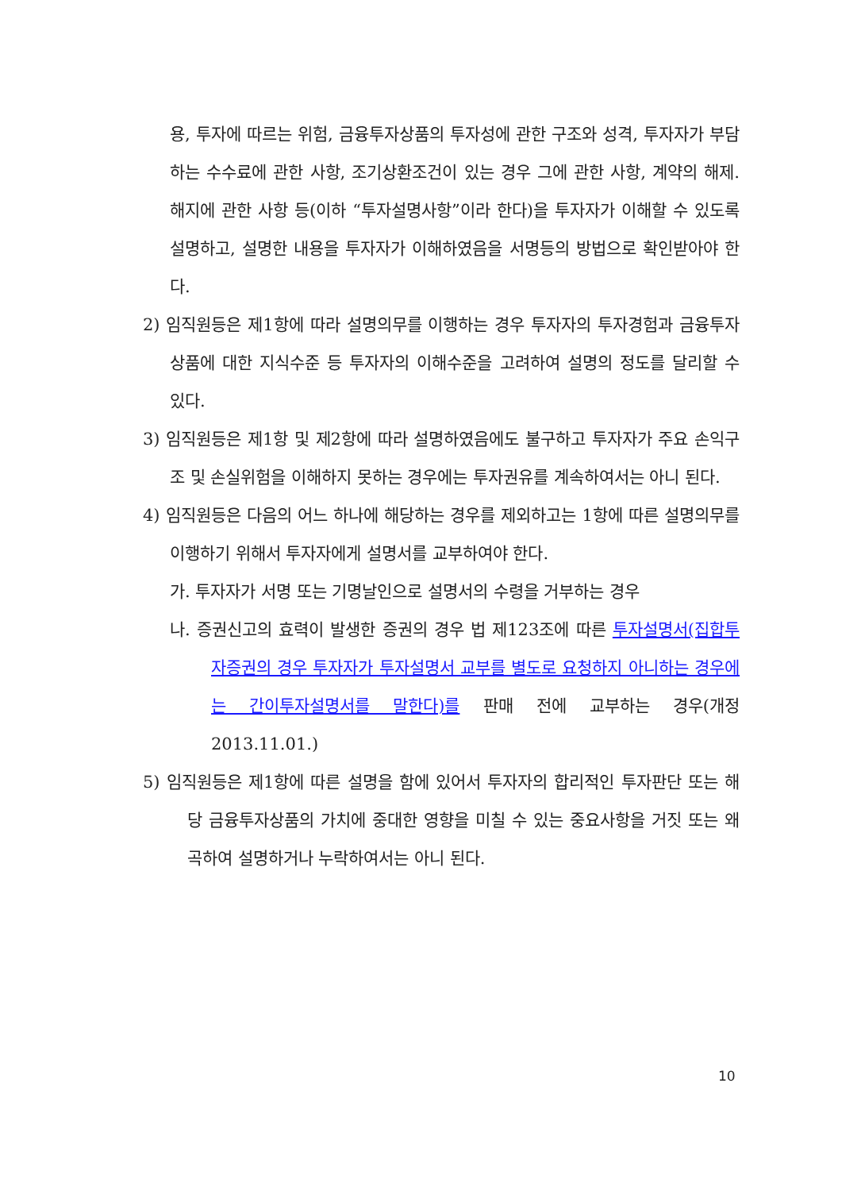용, 투자에 따르는 위험, 금융투자상품의 투자성에 관한 구조와 성격, 투자자가 부담하는 수수료에 관한 사항, 조기상환조건이 있는 경우 그에 관한 사항, 계약의 해제.해지에 관한 사항 등(이하 “투자설명사항”이라 한다)을 투자자가 이해할 수 있도록 설명하고, 설명한 내용을 투자자가 이해하였음을 서명등의 방법으로 확인받아야 한다.
2) 임직원등은 제1항에 따라 설명의무를 이행하는 경우 투자자의 투자경험과 금융투자상품에 대한 지식수준 등 투자자의 이해수준을 고려하여 설명의 정도를 달리할 수 있다.
3) 임직원등은 제1항 및 제2항에 따라 설명하였음에도 불구하고 투자자가 주요 손익구조 및 손실위험을 이해하지 못하는 경우에는 투자권유를 계속하여서는 아니 된다.
4) 임직원등은 다음의 어느 하나에 해당하는 경우를 제외하고는 1항에 따른 설명의무를 이행하기 위해서 투자자에게 설명서를 교부하여야 한다.
가. 투자자가 서명 또는 기명날인으로 설명서의 수령을 거부하는 경우
나. 증권신고의 효력이 발생한 증권의 경우 법 제123조에 따른 투자설명서(집합투자증권의 경우 투자자가 투자설명서 교부를 별도로 요청하지 아니하는 경우에는 간이투자설명서를 말한다)를 판매 전에 교부하는 경우(개정 2013.11.01.)
5) 임직원등은 제1항에 따른 설명을 함에 있어서 투자자의 합리적인 투자판단 또는 해당 금융투자상품의 가치에 중대한 영향을 미칠 수 있는 중요사항을 거짓 또는 왜곡하여 설명하거나 누락하여서는 아니 된다.
10